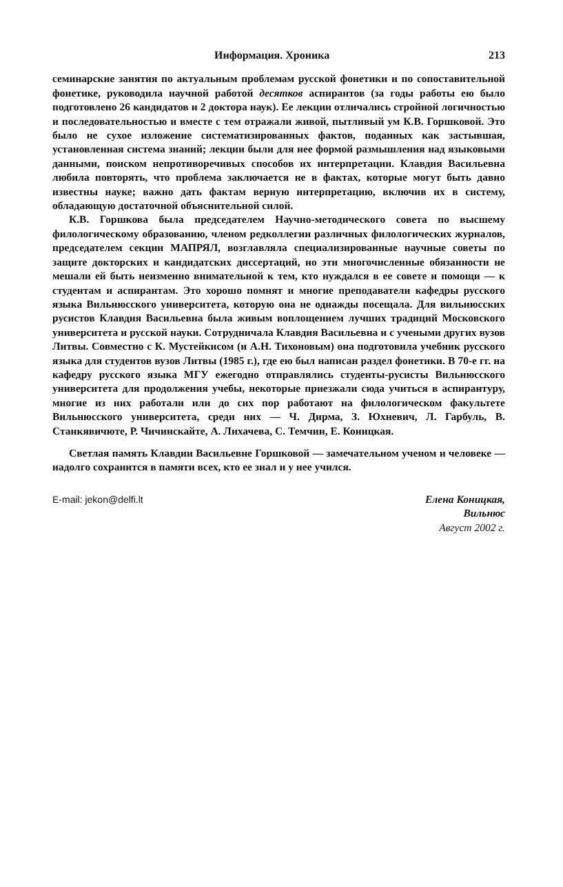Информация. Хроника 213
семинарские занятия по актуальным проблемам русской фонетики и по сопоставительной фонетике, руководила научной работой десятков аспирантов (за годы работы ею было подготовлено 26 кандидатов и 2 доктора наук). Ее лекции отличались стройной логичностью и последовательностью и вместе с тем отражали живой, пытливый ум К.В. Горшковой. Это было не сухое изложение систематизированных фактов, поданных как застывшая, установленная система знаний; лекции были для нее формой размышления над языковыми данными, поиском непротиворечивых способов их интерпретации. Клавдия Васильевна любила повторять, что проблема заключается не в фактах, которые могут быть давно известны науке; важно дать фактам верную интерпретацию, включив их в систему, обладающую достаточной объяснительной силой.
К.В. Горшкова была председателем Научно-методического совета по высшему филологическому образованию, членом редколлегии различных филологических журналов, председателем секции МАПРЯЛ, возглавляла специализированные научные советы по защите докторских и кандидатских диссертаций, но эти многочисленные обязанности не мешали ей быть неизменно внимательной к тем, кто нуждался в ее совете и помощи — к студентам и аспирантам. Это хорошо помнят и многие преподаватели кафедры русского языка Вильнюсского университета, которую она не однажды посещала. Для вильнюсских русистов Клавдия Васильевна была живым воплощением лучших традиций Московского университета и русской науки. Сотрудничала Клавдия Васильевна и с учеными других вузов Литвы. Совместно с К. Мустейкисом (и А.Н. Тихоновым) она подготовила учебник русского языка для студентов вузов Литвы (1985 г.), где ею был написан раздел фонетики. В 70-е гг. на кафедру русского языка МГУ ежегодно отправлялись студенты-русисты Вильнюсского университета для продолжения учебы, некоторые приезжали сюда учиться в аспирантуру, многие из них работали или до сих пор работают на филологическом факультете Вильнюсского университета, среди них — Ч. Дирма, З. Юхневич, Л. Гарбуль, В. Станкявичюте, Р. Чичинскайте, А. Лихачева, С. Темчин, Е. Коницкая.
Светлая память Клавдии Васильевне Горшковой — замечательном ученом и человеке — надолго сохранится в памяти всех, кто ее знал и у нее учился.
E-mail: jekon@delfi.lt Елена Коницкая,
Вильнюс
Август 2002 г.